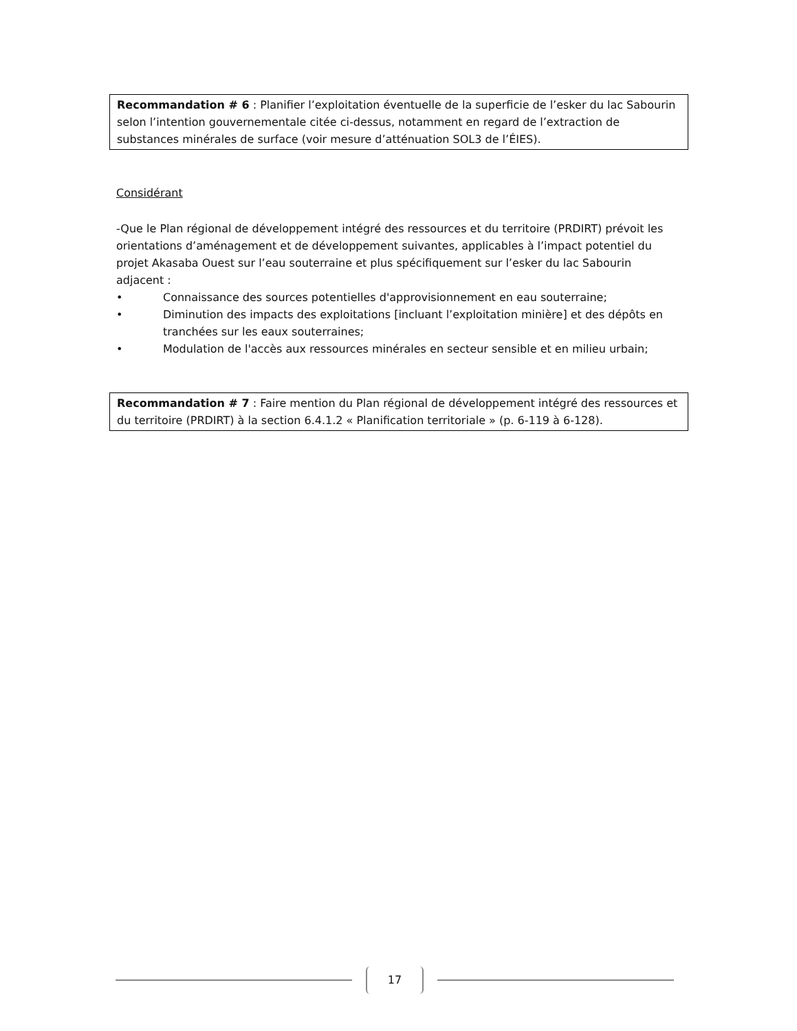Recommandation # 6 : Planifier l’exploitation éventuelle de la superficie de l’esker du lac Sabourin selon l’intention gouvernementale citée ci-dessus, notamment en regard de l’extraction de substances minérales de surface (voir mesure d’atténuation SOL3 de l’ÉIES).
Considérant
-Que le Plan régional de développement intégré des ressources et du territoire (PRDIRT) prévoit les orientations d’aménagement et de développement suivantes, applicables à l’impact potentiel du projet Akasaba Ouest sur l’eau souterraine et plus spécifiquement sur l’esker du lac Sabourin adjacent :
• Connaissance des sources potentielles d'approvisionnement en eau souterraine;
• Diminution des impacts des exploitations [incluant l’exploitation minière] et des dépôts en tranchées sur les eaux souterraines;
• Modulation de l'accès aux ressources minérales en secteur sensible et en milieu urbain;
Recommandation # 7 : Faire mention du Plan régional de développement intégré des ressources et du territoire (PRDIRT) à la section 6.4.1.2 « Planification territoriale » (p. 6-119 à 6-128).
17